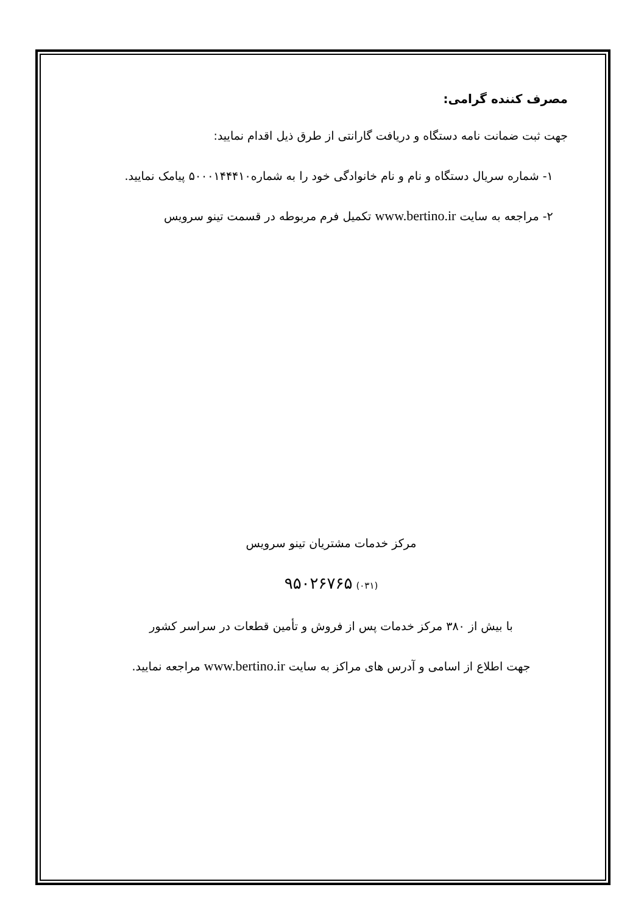مصرف کننده گرامی:
جهت ثبت ضمانت نامه دستگاه و دریافت گارانتی از طرق ذیل اقدام نمایید:
۱- شماره سریال دستگاه و نام و نام خانوادگی خود را به شماره۵۰۰۰۱۴۴۴۱۰ پیامک نمایید.
۲- مراجعه به سایت www.bertino.ir تکمیل فرم مربوطه در قسمت تینو سرویس
مرکز خدمات مشتریان تینو سرویس
(۰۳۱) ۹۵۰۲۶۷۶۵
با بیش از ۳۸۰ مرکز خدمات پس از فروش و تأمین قطعات در سراسر کشور
جهت اطلاع از اسامی و آدرس های مراکز به سایت www.bertino.ir مراجعه نمایید.